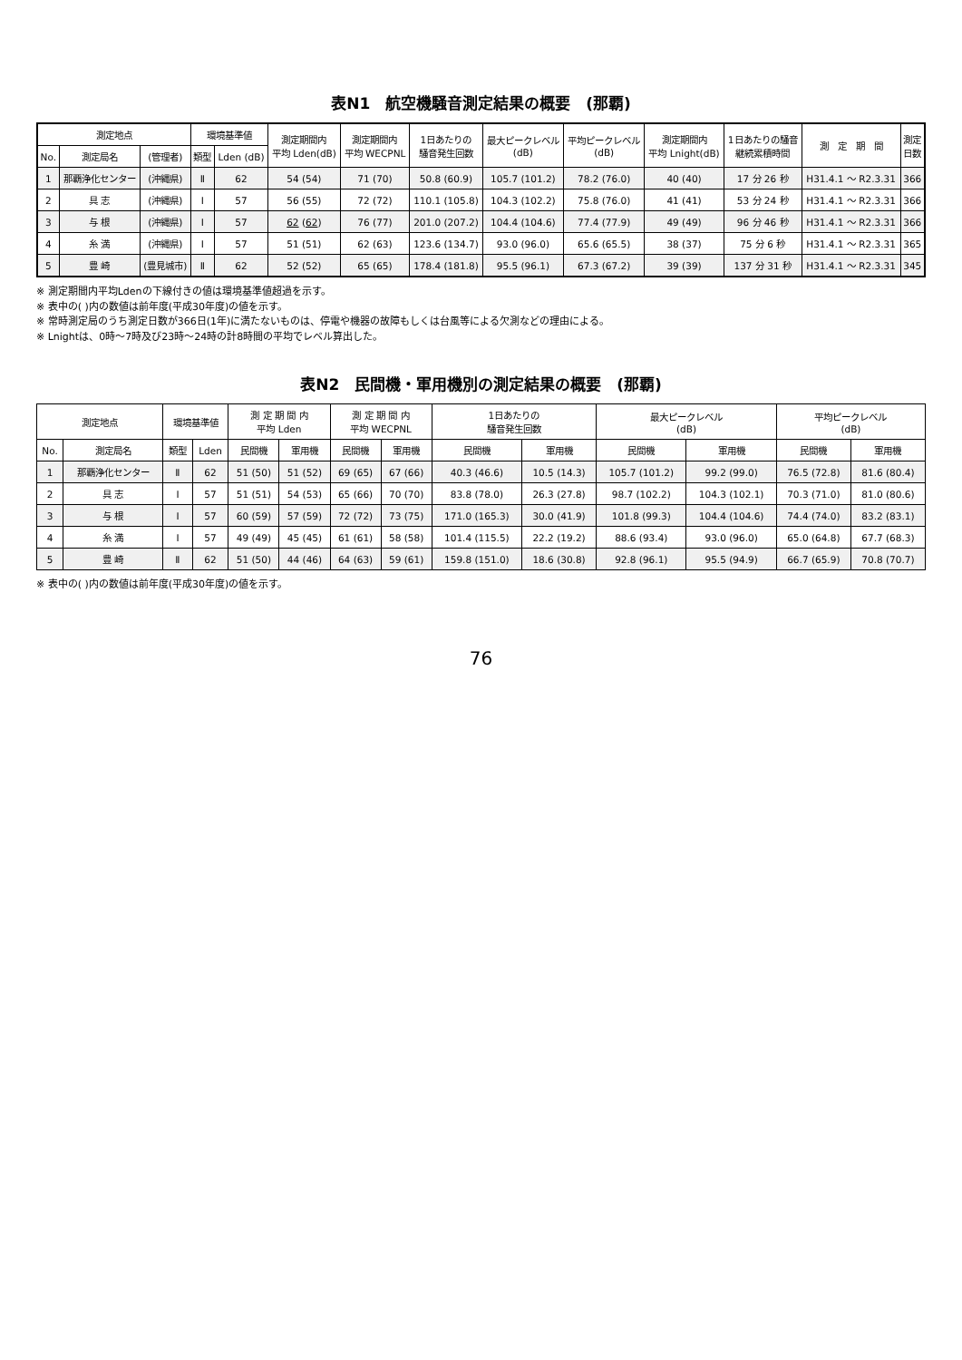表N1　航空機騒音測定結果の概要　(那覇)
| 測定地点 | | | 環境基準値 | | 測定期間内 平均 Lden(dB) | 測定期間内 平均 WECPNL | 1日あたりの 騒音発生回数 | 最大ピークレベル (dB) | 平均ピークレベル (dB) | 測定期間内 平均 Lnight(dB) | 1日あたりの騒音 継続累積時間 | 測 定 期 間 | 測定 日数 |
| --- | --- | --- | --- | --- | --- | --- | --- | --- | --- | --- | --- | --- | --- |
| No. | 測定局名 | (管理者) | 類型 | Lden (dB) | | | | | | | | | |
| 1 | 那覇浄化センター | (沖縄県) | Ⅱ | 62 | 54 (54) | 71 (70) | 50.8 (60.9) | 105.7 (101.2) | 78.2 (76.0) | 40 (40) | 17 分 26 秒 | H31.4.1 ～ R2.3.31 | 366 |
| 2 | 具 志 | (沖縄県) | Ⅰ | 57 | 56 (55) | 72 (72) | 110.1 (105.8) | 104.3 (102.2) | 75.8 (76.0) | 41 (41) | 53 分 24 秒 | H31.4.1 ～ R2.3.31 | 366 |
| 3 | 与 根 | (沖縄県) | Ⅰ | 57 | 62 ( 62 ) | 76 (77) | 201.0 (207.2) | 104.4 (104.6) | 77.4 (77.9) | 49 (49) | 96 分 46 秒 | H31.4.1 ～ R2.3.31 | 366 |
| 4 | 糸 満 | (沖縄県) | Ⅰ | 57 | 51 (51) | 62 (63) | 123.6 (134.7) | 93.0 (96.0) | 65.6 (65.5) | 38 (37) | 75 分 6 秒 | H31.4.1 ～ R2.3.31 | 365 |
| 5 | 豊 崎 | (豊見城市) | Ⅱ | 62 | 52 (52) | 65 (65) | 178.4 (181.8) | 95.5 (96.1) | 67.3 (67.2) | 39 (39) | 137 分 31 秒 | H31.4.1 ～ R2.3.31 | 345 |
※ 測定期間内平均Ldenの下線付きの値は環境基準値超過を示す。
※ 表中の( )内の数値は前年度(平成30年度)の値を示す。
※ 常時測定局のうち測定日数が366日(1年)に満たないものは、停電や機器の故障もしくは台風等による欠測などの理由による。
※ Lnightは、0時～7時及び23時～24時の計8時間の平均でレベル算出した。
表N2　民間機・軍用機別の測定結果の概要　(那覇)
| 測定地点 | | 環境基準値 | | 測 定 期 間 内 平均 Lden | | 測 定 期 間 内 平均 WECPNL | | 1日あたりの 騒音発生回数 | | 最大ピークレベル (dB) | | 平均ピークレベル (dB) | |
| --- | --- | --- | --- | --- | --- | --- | --- | --- | --- | --- | --- | --- | --- |
| No. | 測定局名 | 類型 | Lden | 民間機 | 軍用機 | 民間機 | 軍用機 | 民間機 | 軍用機 | 民間機 | 軍用機 | 民間機 | 軍用機 |
| 1 | 那覇浄化センター | Ⅱ | 62 | 51 (50) | 51 (52) | 69 (65) | 67 (66) | 40.3 (46.6) | 10.5 (14.3) | 105.7 (101.2) | 99.2 (99.0) | 76.5 (72.8) | 81.6 (80.4) |
| 2 | 具 志 | Ⅰ | 57 | 51 (51) | 54 (53) | 65 (66) | 70 (70) | 83.8 (78.0) | 26.3 (27.8) | 98.7 (102.2) | 104.3 (102.1) | 70.3 (71.0) | 81.0 (80.6) |
| 3 | 与 根 | Ⅰ | 57 | 60 (59) | 57 (59) | 72 (72) | 73 (75) | 171.0 (165.3) | 30.0 (41.9) | 101.8 (99.3) | 104.4 (104.6) | 74.4 (74.0) | 83.2 (83.1) |
| 4 | 糸 満 | Ⅰ | 57 | 49 (49) | 45 (45) | 61 (61) | 58 (58) | 101.4 (115.5) | 22.2 (19.2) | 88.6 (93.4) | 93.0 (96.0) | 65.0 (64.8) | 67.7 (68.3) |
| 5 | 豊 崎 | Ⅱ | 62 | 51 (50) | 44 (46) | 64 (63) | 59 (61) | 159.8 (151.0) | 18.6 (30.8) | 92.8 (96.1) | 95.5 (94.9) | 66.7 (65.9) | 70.8 (70.7) |
※ 表中の( )内の数値は前年度(平成30年度)の値を示す。
76